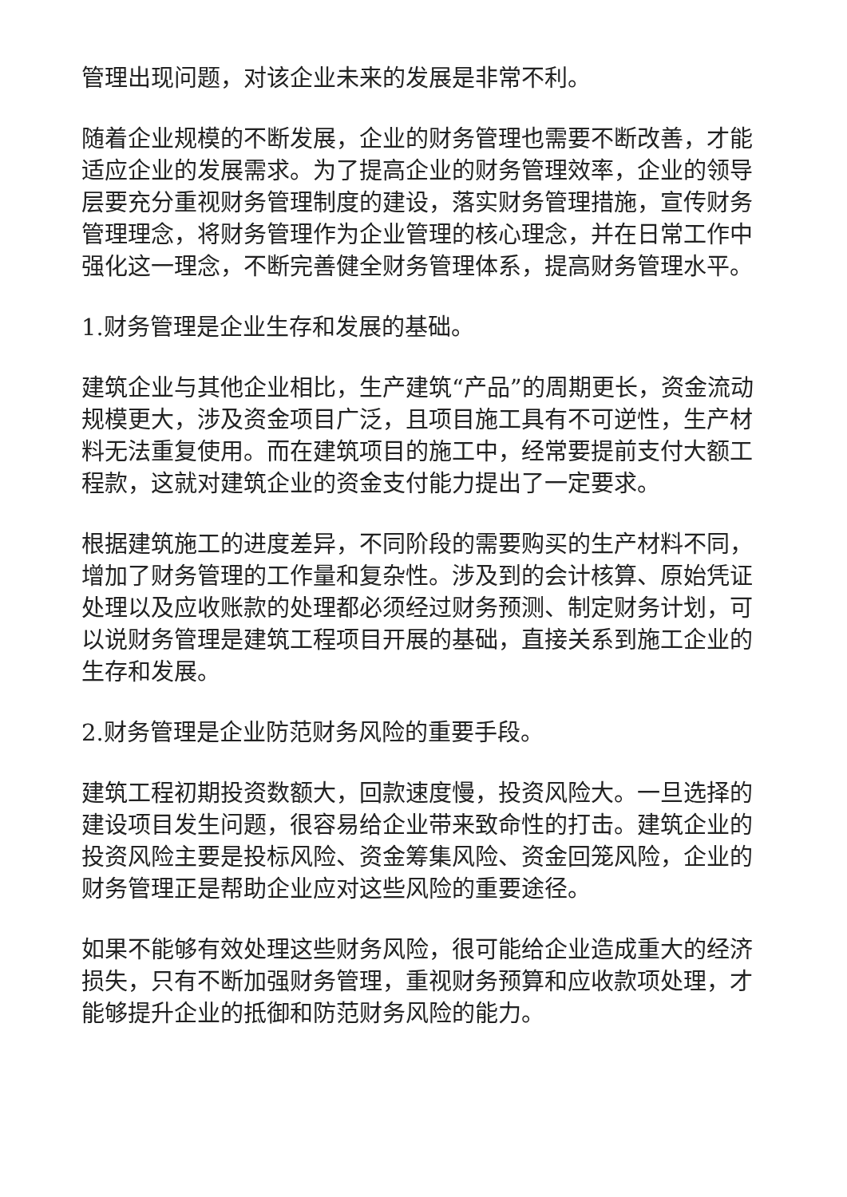管理出现问题，对该企业未来的发展是非常不利。
随着企业规模的不断发展，企业的财务管理也需要不断改善，才能适应企业的发展需求。为了提高企业的财务管理效率，企业的领导层要充分重视财务管理制度的建设，落实财务管理措施，宣传财务管理理念，将财务管理作为企业管理的核心理念，并在日常工作中强化这一理念，不断完善健全财务管理体系，提高财务管理水平。
1.财务管理是企业生存和发展的基础。
建筑企业与其他企业相比，生产建筑“产品”的周期更长，资金流动规模更大，涉及资金项目广泛，且项目施工具有不可逆性，生产材料无法重复使用。而在建筑项目的施工中，经常要提前支付大额工程款，这就对建筑企业的资金支付能力提出了一定要求。
根据建筑施工的进度差异，不同阶段的需要购买的生产材料不同，增加了财务管理的工作量和复杂性。涉及到的会计核算、原始凭证处理以及应收账款的处理都必须经过财务预测、制定财务计划，可以说财务管理是建筑工程项目开展的基础，直接关系到施工企业的生存和发展。
2.财务管理是企业防范财务风险的重要手段。
建筑工程初期投资数额大，回款速度慢，投资风险大。一旦选择的建设项目发生问题，很容易给企业带来致命性的打击。建筑企业的投资风险主要是投标风险、资金筹集风险、资金回笼风险，企业的财务管理正是帮助企业应对这些风险的重要途径。
如果不能够有效处理这些财务风险，很可能给企业造成重大的经济损失，只有不断加强财务管理，重视财务预算和应收款项处理，才能够提升企业的抵御和防范财务风险的能力。